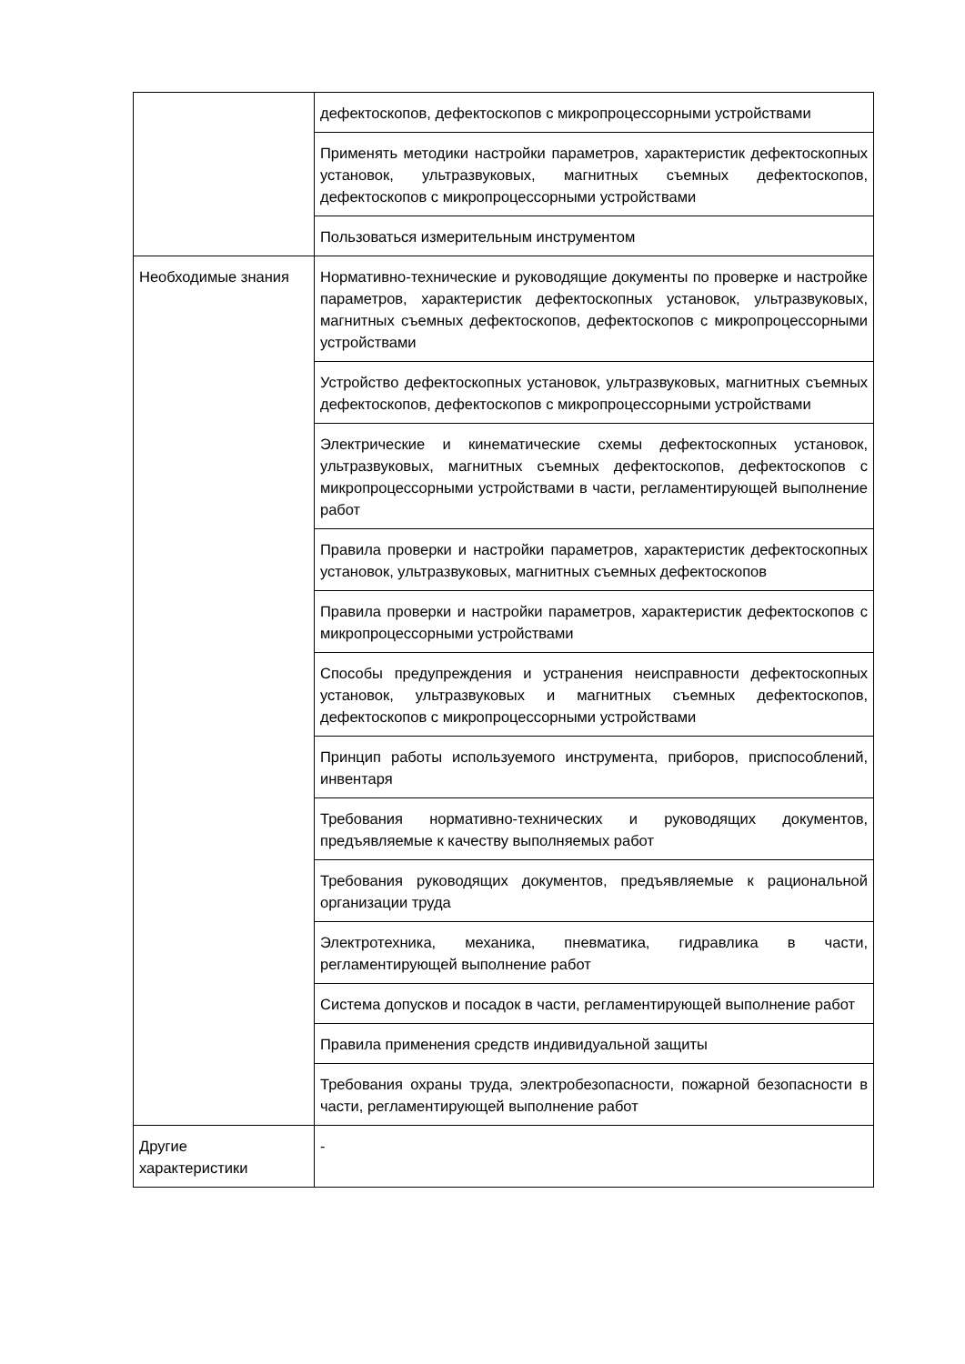| | дефектоскопов, дефектоскопов с микропроцессорными устройствами |
| | Применять методики настройки параметров, характеристик дефектоскопных установок, ультразвуковых, магнитных съемных дефектоскопов, дефектоскопов с микропроцессорными устройствами |
| | Пользоваться измерительным инструментом |
| Необходимые знания | Нормативно-технические и руководящие документы по проверке и настройке параметров, характеристик дефектоскопных установок, ультразвуковых, магнитных съемных дефектоскопов, дефектоскопов с микропроцессорными устройствами |
| | Устройство дефектоскопных установок, ультразвуковых, магнитных съемных дефектоскопов, дефектоскопов с микропроцессорными устройствами |
| | Электрические и кинематические схемы дефектоскопных установок, ультразвуковых, магнитных съемных дефектоскопов, дефектоскопов с микропроцессорными устройствами в части, регламентирующей выполнение работ |
| | Правила проверки и настройки параметров, характеристик дефектоскопных установок, ультразвуковых, магнитных съемных дефектоскопов |
| | Правила проверки и настройки параметров, характеристик дефектоскопов с микропроцессорными устройствами |
| | Способы предупреждения и устранения неисправности дефектоскопных установок, ультразвуковых и магнитных съемных дефектоскопов, дефектоскопов с микропроцессорными устройствами |
| | Принцип работы используемого инструмента, приборов, приспособлений, инвентаря |
| | Требования нормативно-технических и руководящих документов, предъявляемые к качеству выполняемых работ |
| | Требования руководящих документов, предъявляемые к рациональной организации труда |
| | Электротехника, механика, пневматика, гидравлика в части, регламентирующей выполнение работ |
| | Система допусков и посадок в части, регламентирующей выполнение работ |
| | Правила применения средств индивидуальной защиты |
| | Требования охраны труда, электробезопасности, пожарной безопасности в части, регламентирующей выполнение работ |
| Другие характеристики | - |